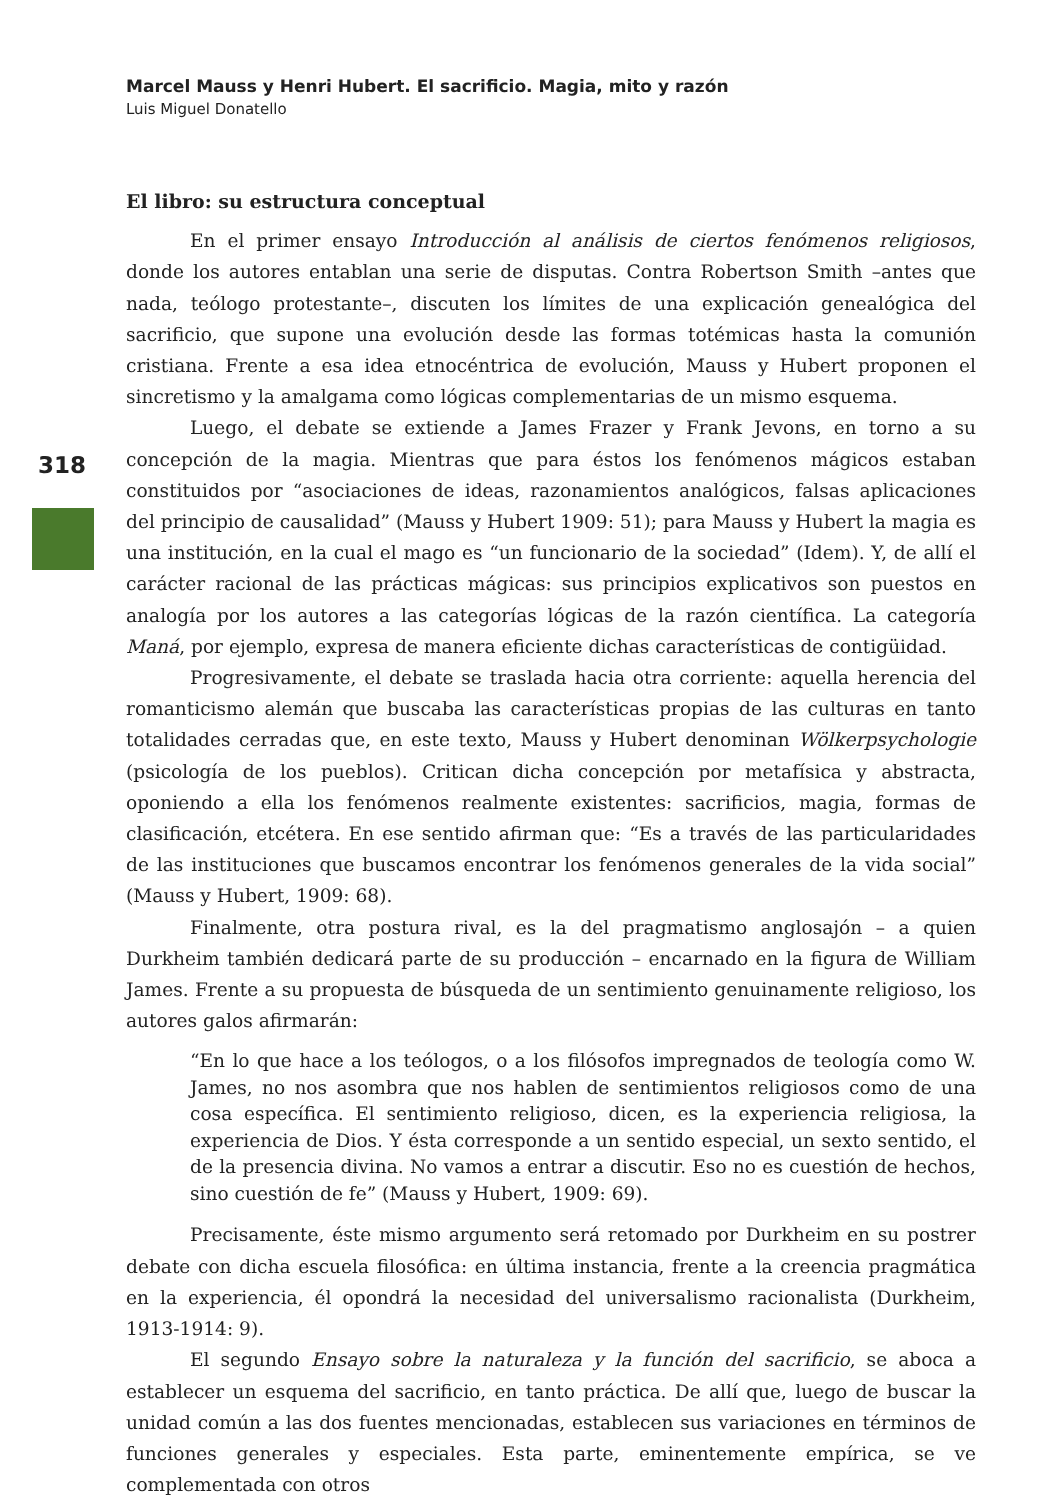Marcel Mauss y Henri Hubert. El sacrificio. Magia, mito y razón
Luis Miguel Donatello
318
El libro: su estructura conceptual
En el primer ensayo Introducción al análisis de ciertos fenómenos religiosos, donde los autores entablan una serie de disputas. Contra Robertson Smith –antes que nada, teólogo protestante–, discuten los límites de una explicación genealógica del sacrificio, que supone una evolución desde las formas totémicas hasta la comunión cristiana. Frente a esa idea etnocéntrica de evolución, Mauss y Hubert proponen el sincretismo y la amalgama como lógicas complementarias de un mismo esquema.
Luego, el debate se extiende a James Frazer y Frank Jevons, en torno a su concepción de la magia. Mientras que para éstos los fenómenos mágicos estaban constituidos por “asociaciones de ideas, razonamientos analógicos, falsas aplicaciones del principio de causalidad” (Mauss y Hubert 1909: 51); para Mauss y Hubert la magia es una institución, en la cual el mago es “un funcionario de la sociedad” (Idem). Y, de allí el carácter racional de las prácticas mágicas: sus principios explicativos son puestos en analogía por los autores a las categorías lógicas de la razón científica. La categoría Maná, por ejemplo, expresa de manera eficiente dichas características de contigüidad.
Progresivamente, el debate se traslada hacia otra corriente: aquella herencia del romanticismo alemán que buscaba las características propias de las culturas en tanto totalidades cerradas que, en este texto, Mauss y Hubert denominan Wölkerpsychologie (psicología de los pueblos). Critican dicha concepción por metafísica y abstracta, oponiendo a ella los fenómenos realmente existentes: sacrificios, magia, formas de clasificación, etcétera. En ese sentido afirman que: “Es a través de las particularidades de las instituciones que buscamos encontrar los fenómenos generales de la vida social” (Mauss y Hubert, 1909: 68).
Finalmente, otra postura rival, es la del pragmatismo anglosajón – a quien Durkheim también dedicará parte de su producción – encarnado en la figura de William James. Frente a su propuesta de búsqueda de un sentimiento genuinamente religioso, los autores galos afirmarán:
“En lo que hace a los teólogos, o a los filósofos impregnados de teología como W. James, no nos asombra que nos hablen de sentimientos religiosos como de una cosa específica. El sentimiento religioso, dicen, es la experiencia religiosa, la experiencia de Dios. Y ésta corresponde a un sentido especial, un sexto sentido, el de la presencia divina. No vamos a entrar a discutir. Eso no es cuestión de hechos, sino cuestión de fe” (Mauss y Hubert, 1909: 69).
Precisamente, éste mismo argumento será retomado por Durkheim en su postrer debate con dicha escuela filosófica: en última instancia, frente a la creencia pragmática en la experiencia, él opondrá la necesidad del universalismo racionalista (Durkheim, 1913-1914: 9).
El segundo Ensayo sobre la naturaleza y la función del sacrificio, se aboca a establecer un esquema del sacrificio, en tanto práctica. De allí que, luego de buscar la unidad común a las dos fuentes mencionadas, establecen sus variaciones en términos de funciones generales y especiales. Esta parte, eminentemente empírica, se ve complementada con otros